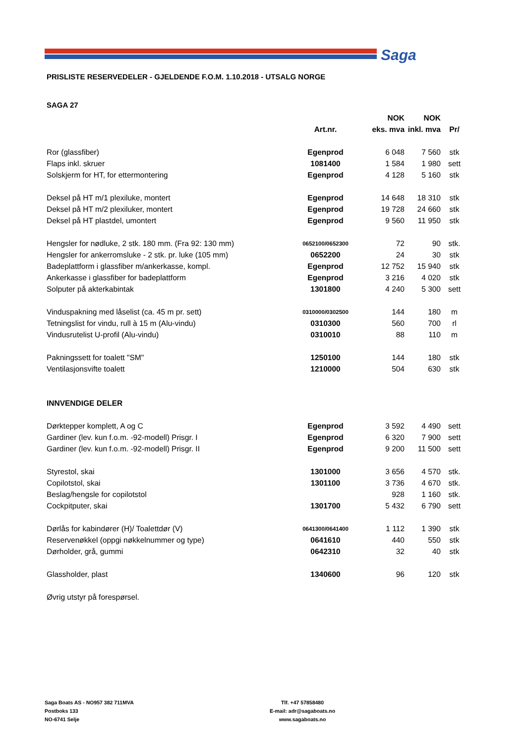Saga
PRISLISTE RESERVEDELER - GJELDENDE F.O.M. 1.10.2018 - UTSALG NORGE
SAGA 27
| | | NOK | NOK | |
| --- | --- | --- | --- | --- |
| | Art.nr. | eks. mva | inkl. mva | Pr/ |
| Ror (glassfiber) | Egenprod | 6 048 | 7 560 | stk |
| Flaps inkl. skruer | 1081400 | 1 584 | 1 980 | sett |
| Solskjerm for HT, for ettermontering | Egenprod | 4 128 | 5 160 | stk |
| Deksel på HT m/1 plexiluke, montert | Egenprod | 14 648 | 18 310 | stk |
| Deksel på HT m/2 plexiluker, montert | Egenprod | 19 728 | 24 660 | stk |
| Deksel på HT plastdel, umontert | Egenprod | 9 560 | 11 950 | stk |
| Hengsler for nødluke, 2 stk. 180 mm. (Fra 92: 130 mm) | 0652100/0652300 | 72 | 90 | stk. |
| Hengsler for ankerromsluke - 2 stk. pr. luke (105 mm) | 0652200 | 24 | 30 | stk |
| Badeplattform i glassfiber m/ankerkasse, kompl. | Egenprod | 12 752 | 15 940 | stk |
| Ankerkasse i glassfiber for badeplattform | Egenprod | 3 216 | 4 020 | stk |
| Solputer på akterkabintak | 1301800 | 4 240 | 5 300 | sett |
| Vinduspakning med låselist (ca. 45 m pr. sett) | 0310000/0302500 | 144 | 180 | m |
| Tetningslist for vindu, rull à 15 m (Alu-vindu) | 0310300 | 560 | 700 | rl |
| Vindusrutelist U-profil (Alu-vindu) | 0310010 | 88 | 110 | m |
| Pakningssett for toalett "SM" | 1250100 | 144 | 180 | stk |
| Ventilasjonsvifte toalett | 1210000 | 504 | 630 | stk |
| INNVENDIGE DELER | | | | |
| Dørktepper komplett, A og C | Egenprod | 3 592 | 4 490 | sett |
| Gardiner (lev. kun f.o.m. -92-modell) Prisgr. I | Egenprod | 6 320 | 7 900 | sett |
| Gardiner (lev. kun f.o.m. -92-modell) Prisgr. II | Egenprod | 9 200 | 11 500 | sett |
| Styrestol, skai | 1301000 | 3 656 | 4 570 | stk. |
| Copilotstol, skai | 1301100 | 3 736 | 4 670 | stk. |
| Beslag/hengsle for copilotstol | | 928 | 1 160 | stk. |
| Cockpitputer, skai | 1301700 | 5 432 | 6 790 | sett |
| Dørlås for kabindører (H)/ Toalettdør (V) | 0641300/0641400 | 1 112 | 1 390 | stk |
| Reservenøkkel (oppgi nøkkelnummer og type) | 0641610 | 440 | 550 | stk |
| Dørholder, grå, gummi | 0642310 | 32 | 40 | stk |
| Glassholder, plast | 1340600 | 96 | 120 | stk |
| Øvrig utstyr på forespørsel. | | | | |
Saga Boats AS - NO957 382 711MVA
Postboks 133
NO-6741 Selje
Tlf. +47 57858480
E-mail: adr@sagaboats.no
www.sagaboats.no